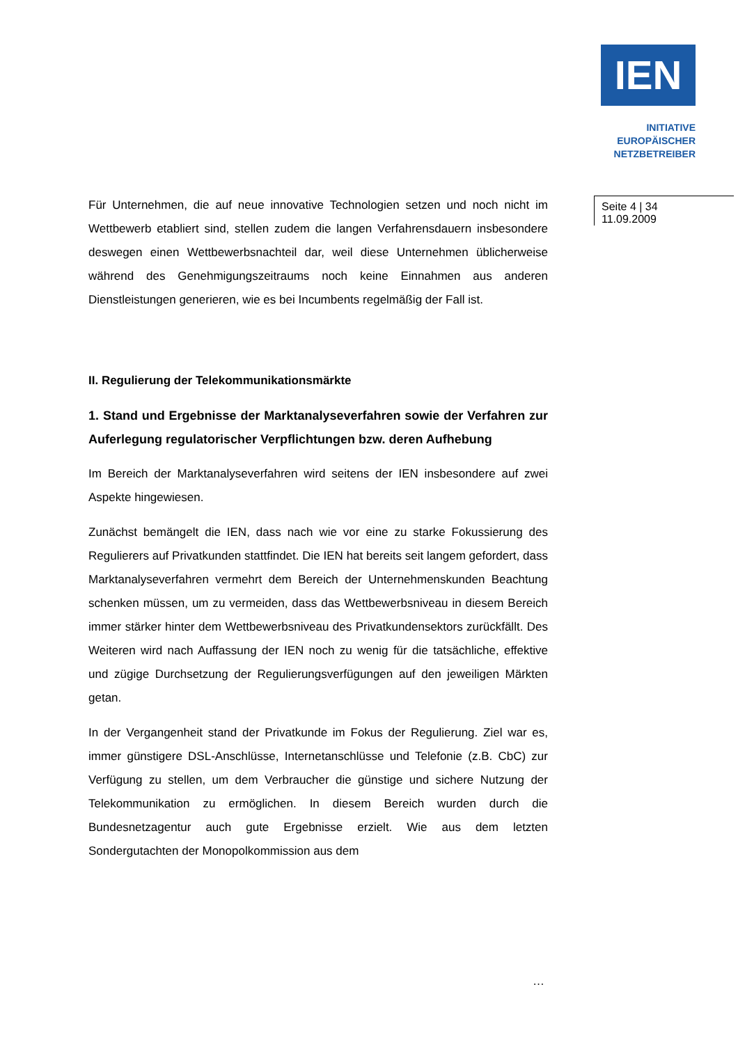IEN
INITIATIVE
EUROPÄISCHER
NETZBETREIBER
Seite 4 | 34
11.09.2009
Für Unternehmen, die auf neue innovative Technologien setzen und noch nicht im Wettbewerb etabliert sind, stellen zudem die langen Verfahrens­dauern insbesondere deswegen einen Wettbewerbsnachteil dar, weil diese Unternehmen üblicherweise während des Genehmigungszeitraums noch keine Einnahmen aus anderen Dienstleistungen generieren, wie es bei Incumbents regelmäßig der Fall ist.
II. Regulierung der Telekommunikationsmärkte
1. Stand und Ergebnisse der Marktanalyseverfahren sowie der Verfah­ren zur Auferlegung regulatorischer Verpflichtungen bzw. deren Auf­hebung
Im Bereich der Marktanalyseverfahren wird seitens der IEN insbesondere auf zwei Aspekte hingewiesen.
Zunächst bemängelt die IEN, dass nach wie vor eine zu starke Fokussie­rung des Regulierers auf Privatkunden stattfindet. Die IEN hat bereits seit langem gefordert, dass Marktanalyseverfahren vermehrt dem Bereich der Unternehmenskunden Beachtung schenken müssen, um zu vermeiden, dass das Wettbewerbsniveau in diesem Bereich immer stärker hinter dem Wettbewerbsniveau des Privatkundensektors zurückfällt. Des Weiteren wird nach Auffassung der IEN noch zu wenig für die tatsächliche, effektive und zügige Durchsetzung der Regulierungsverfügungen auf den jeweiligen Märkten getan.
In der Vergangenheit stand der Privatkunde im Fokus der Regulierung. Ziel war es, immer günstigere DSL-Anschlüsse, Internetanschlüsse und Telefo­nie (z.B. CbC) zur Verfügung zu stellen, um dem Verbraucher die günstige und sichere Nutzung der Telekommunikation zu ermöglichen. In diesem Bereich wurden durch die Bundesnetzagentur auch gute Ergebnisse erzielt. Wie aus dem letzten Sondergutachten der Monopolkommission aus dem
…